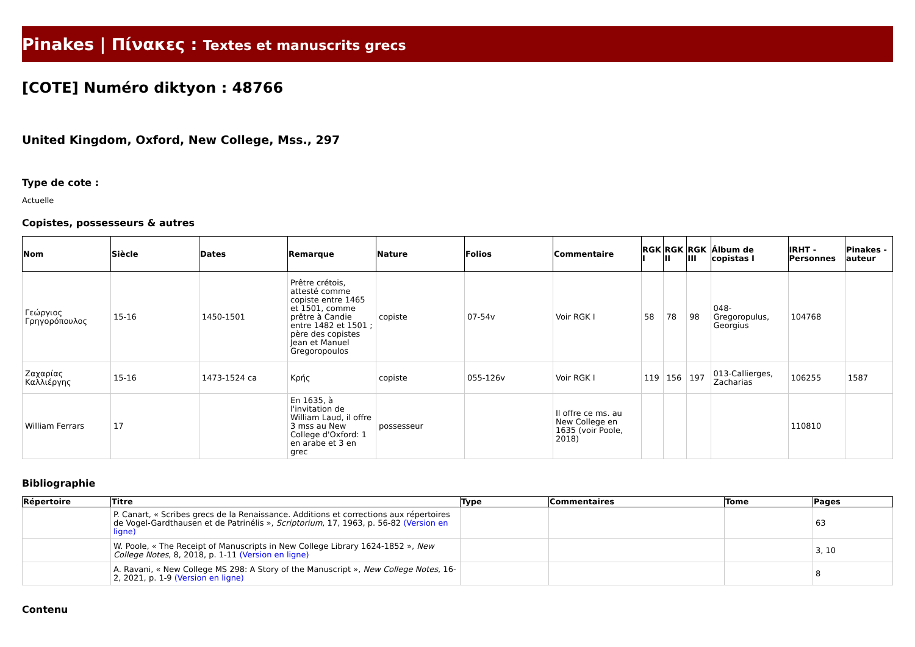Pinakes | Πίνακες : Textes et manuscrits grecs
[COTE] Numéro diktyon : 48766
United Kingdom, Oxford, New College, Mss., 297
Type de cote :
Actuelle
Copistes, possesseurs & autres
| Nom | Siècle | Dates | Remarque | Nature | Folios | Commentaire | RGK I | RGK II | RGK III | Álbum de copistas I | IRHT - Personnes | Pinakes - auteur |
| --- | --- | --- | --- | --- | --- | --- | --- | --- | --- | --- | --- | --- |
| Γεώργιος Γρηγορόπουλος | 15-16 | 1450-1501 | Prêtre crétois, attesté comme copiste entre 1465 et 1501, comme prêtre à Candie entre 1482 et 1501 ; père des copistes Jean et Manuel Gregoropoulos | copiste | 07-54v | Voir RGK I | 58 | 78 | 98 | 048-Gregoropulus, Georgius | 104768 | |
| Ζαχαρίας Καλλιέργης | 15-16 | 1473-1524 ca | Κρής | copiste | 055-126v | Voir RGK I | 119 | 156 | 197 | 013-Callierges, Zacharias | 106255 | 1587 |
| William Ferrars | 17 | | En 1635, à l'invitation de William Laud, il offre 3 mss au New College d'Oxford: 1 en arabe et 3 en grec | possesseur | | Il offre ce ms. au New College en 1635 (voir Poole, 2018) | | | | | 110810 | |
Bibliographie
| Répertoire | Titre | Type | Commentaires | Tome | Pages |
| --- | --- | --- | --- | --- | --- |
| | P. Canart, « Scribes grecs de la Renaissance. Additions et corrections aux répertoires de Vogel-Gardthausen et de Patrinélis », Scriptorium , 17, 1963, p. 56-82 (Version en ligne) | | | | 63 |
| | W. Poole, « The Receipt of Manuscripts in New College Library 1624-1852 », New College Notes , 8, 2018, p. 1-11 (Version en ligne) | | | | 3, 10 |
| | A. Ravani, « New College MS 298: A Story of the Manuscript », New College Notes , 16-2, 2021, p. 1-9 (Version en ligne) | | | | 8 |
Contenu